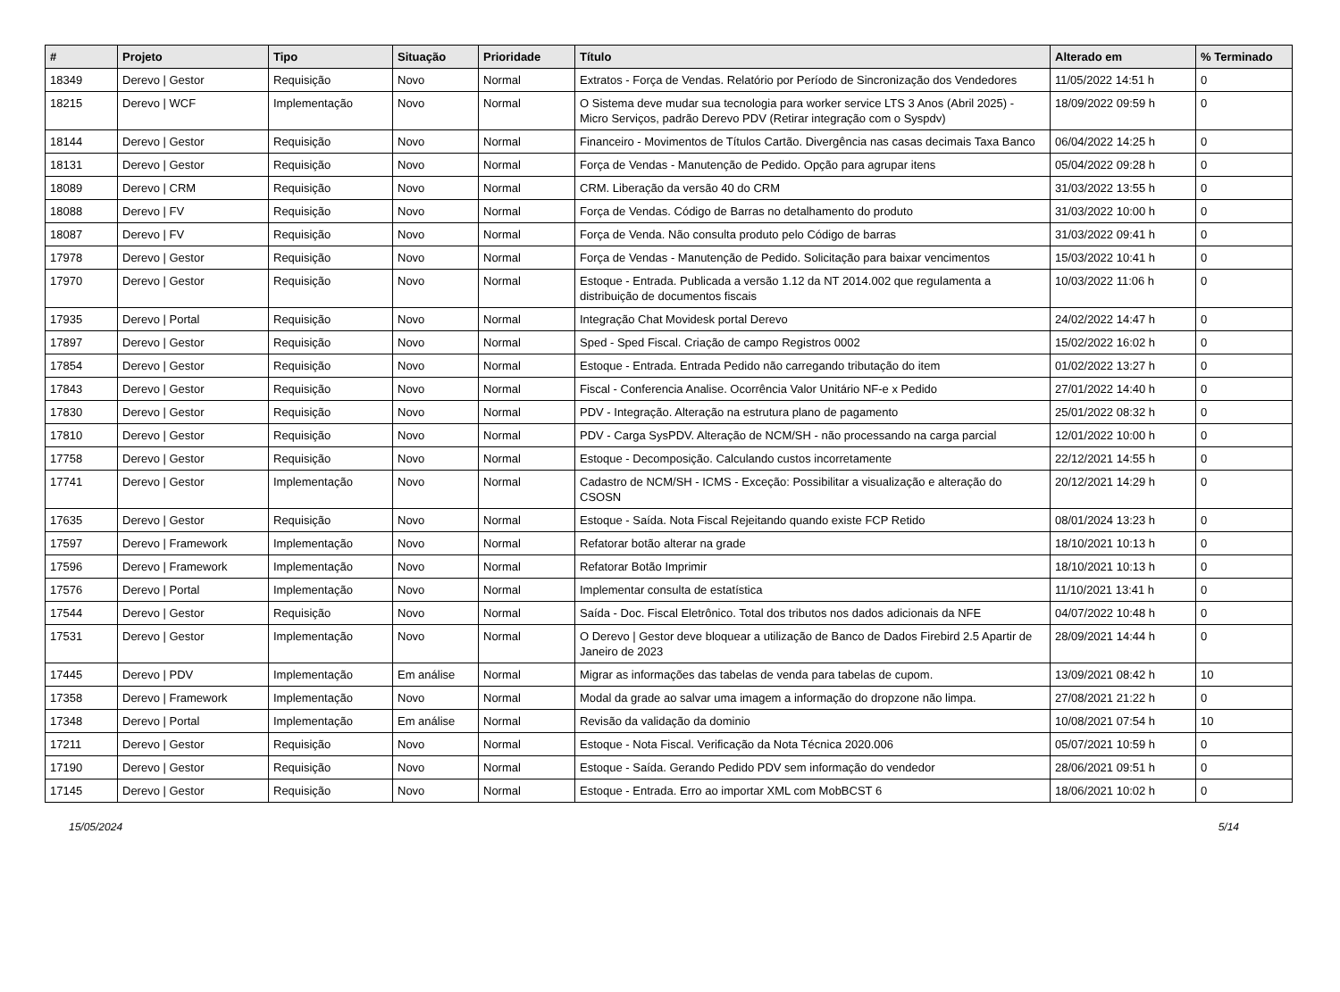| # | Projeto | Tipo | Situação | Prioridade | Título | Alterado em | % Terminado |
| --- | --- | --- | --- | --- | --- | --- | --- |
| 18349 | Derevo / Gestor | Requisição | Novo | Normal | Extratos - Força de Vendas. Relatório por Período de Sincronização dos Vendedores | 11/05/2022 14:51 h | 0 |
| 18215 | Derevo / WCF | Implementação | Novo | Normal | O Sistema deve mudar sua tecnologia para worker service LTS 3 Anos (Abril 2025) - Micro Serviços, padrão Derevo PDV (Retirar integração com o Syspdv) | 18/09/2022 09:59 h | 0 |
| 18144 | Derevo / Gestor | Requisição | Novo | Normal | Financeiro - Movimentos de Títulos Cartão. Divergência nas casas decimais Taxa Banco | 06/04/2022 14:25 h | 0 |
| 18131 | Derevo / Gestor | Requisição | Novo | Normal | Força de Vendas - Manutenção de Pedido. Opção para agrupar itens | 05/04/2022 09:28 h | 0 |
| 18089 | Derevo / CRM | Requisição | Novo | Normal | CRM. Liberação da versão 40 do CRM | 31/03/2022 13:55 h | 0 |
| 18088 | Derevo / FV | Requisição | Novo | Normal | Força de Vendas. Código de Barras no detalhamento do produto | 31/03/2022 10:00 h | 0 |
| 18087 | Derevo / FV | Requisição | Novo | Normal | Força de Venda. Não consulta produto pelo Código de barras | 31/03/2022 09:41 h | 0 |
| 17978 | Derevo / Gestor | Requisição | Novo | Normal | Força de Vendas - Manutenção de Pedido. Solicitação para baixar vencimentos | 15/03/2022 10:41 h | 0 |
| 17970 | Derevo / Gestor | Requisição | Novo | Normal | Estoque - Entrada. Publicada a versão 1.12 da NT 2014.002 que regulamenta a distribuição de documentos fiscais | 10/03/2022 11:06 h | 0 |
| 17935 | Derevo / Portal | Requisição | Novo | Normal | Integração Chat Movidesk portal Derevo | 24/02/2022 14:47 h | 0 |
| 17897 | Derevo / Gestor | Requisição | Novo | Normal | Sped - Sped Fiscal. Criação de campo Registros 0002 | 15/02/2022 16:02 h | 0 |
| 17854 | Derevo / Gestor | Requisição | Novo | Normal | Estoque - Entrada. Entrada Pedido não carregando tributação do item | 01/02/2022 13:27 h | 0 |
| 17843 | Derevo / Gestor | Requisição | Novo | Normal | Fiscal - Conferencia Analise. Ocorrência Valor Unitário NF-e x Pedido | 27/01/2022 14:40 h | 0 |
| 17830 | Derevo / Gestor | Requisição | Novo | Normal | PDV - Integração. Alteração na estrutura plano de pagamento | 25/01/2022 08:32 h | 0 |
| 17810 | Derevo / Gestor | Requisição | Novo | Normal | PDV - Carga SysPDV. Alteração de NCM/SH - não processando na carga parcial | 12/01/2022 10:00 h | 0 |
| 17758 | Derevo / Gestor | Requisição | Novo | Normal | Estoque - Decomposição. Calculando custos incorretamente | 22/12/2021 14:55 h | 0 |
| 17741 | Derevo / Gestor | Implementação | Novo | Normal | Cadastro de NCM/SH - ICMS - Exceção: Possibilitar a visualização e alteração do CSOSN | 20/12/2021 14:29 h | 0 |
| 17635 | Derevo / Gestor | Requisição | Novo | Normal | Estoque - Saída. Nota Fiscal Rejeitando quando existe FCP Retido | 08/01/2024 13:23 h | 0 |
| 17597 | Derevo / Framework | Implementação | Novo | Normal | Refatorar botão alterar na grade | 18/10/2021 10:13 h | 0 |
| 17596 | Derevo / Framework | Implementação | Novo | Normal | Refatorar Botão Imprimir | 18/10/2021 10:13 h | 0 |
| 17576 | Derevo / Portal | Implementação | Novo | Normal | Implementar consulta de estatística | 11/10/2021 13:41 h | 0 |
| 17544 | Derevo / Gestor | Requisição | Novo | Normal | Saída - Doc. Fiscal Eletrônico. Total dos tributos nos dados adicionais da NFE | 04/07/2022 10:48 h | 0 |
| 17531 | Derevo / Gestor | Implementação | Novo | Normal | O Derevo / Gestor deve bloquear a utilização de Banco de Dados Firebird 2.5 Apartir de Janeiro de 2023 | 28/09/2021 14:44 h | 0 |
| 17445 | Derevo / PDV | Implementação | Em análise | Normal | Migrar as informações das tabelas de venda para tabelas de cupom. | 13/09/2021 08:42 h | 10 |
| 17358 | Derevo / Framework | Implementação | Novo | Normal | Modal da grade ao salvar uma imagem a informação do dropzone não limpa. | 27/08/2021 21:22 h | 0 |
| 17348 | Derevo / Portal | Implementação | Em análise | Normal | Revisão da validação da dominio | 10/08/2021 07:54 h | 10 |
| 17211 | Derevo / Gestor | Requisição | Novo | Normal | Estoque - Nota Fiscal. Verificação da Nota Técnica 2020.006 | 05/07/2021 10:59 h | 0 |
| 17190 | Derevo / Gestor | Requisição | Novo | Normal | Estoque - Saída. Gerando Pedido PDV sem informação do vendedor | 28/06/2021 09:51 h | 0 |
| 17145 | Derevo / Gestor | Requisição | Novo | Normal | Estoque - Entrada. Erro ao importar XML com MobBCST 6 | 18/06/2021 10:02 h | 0 |
15/05/2024 5/14